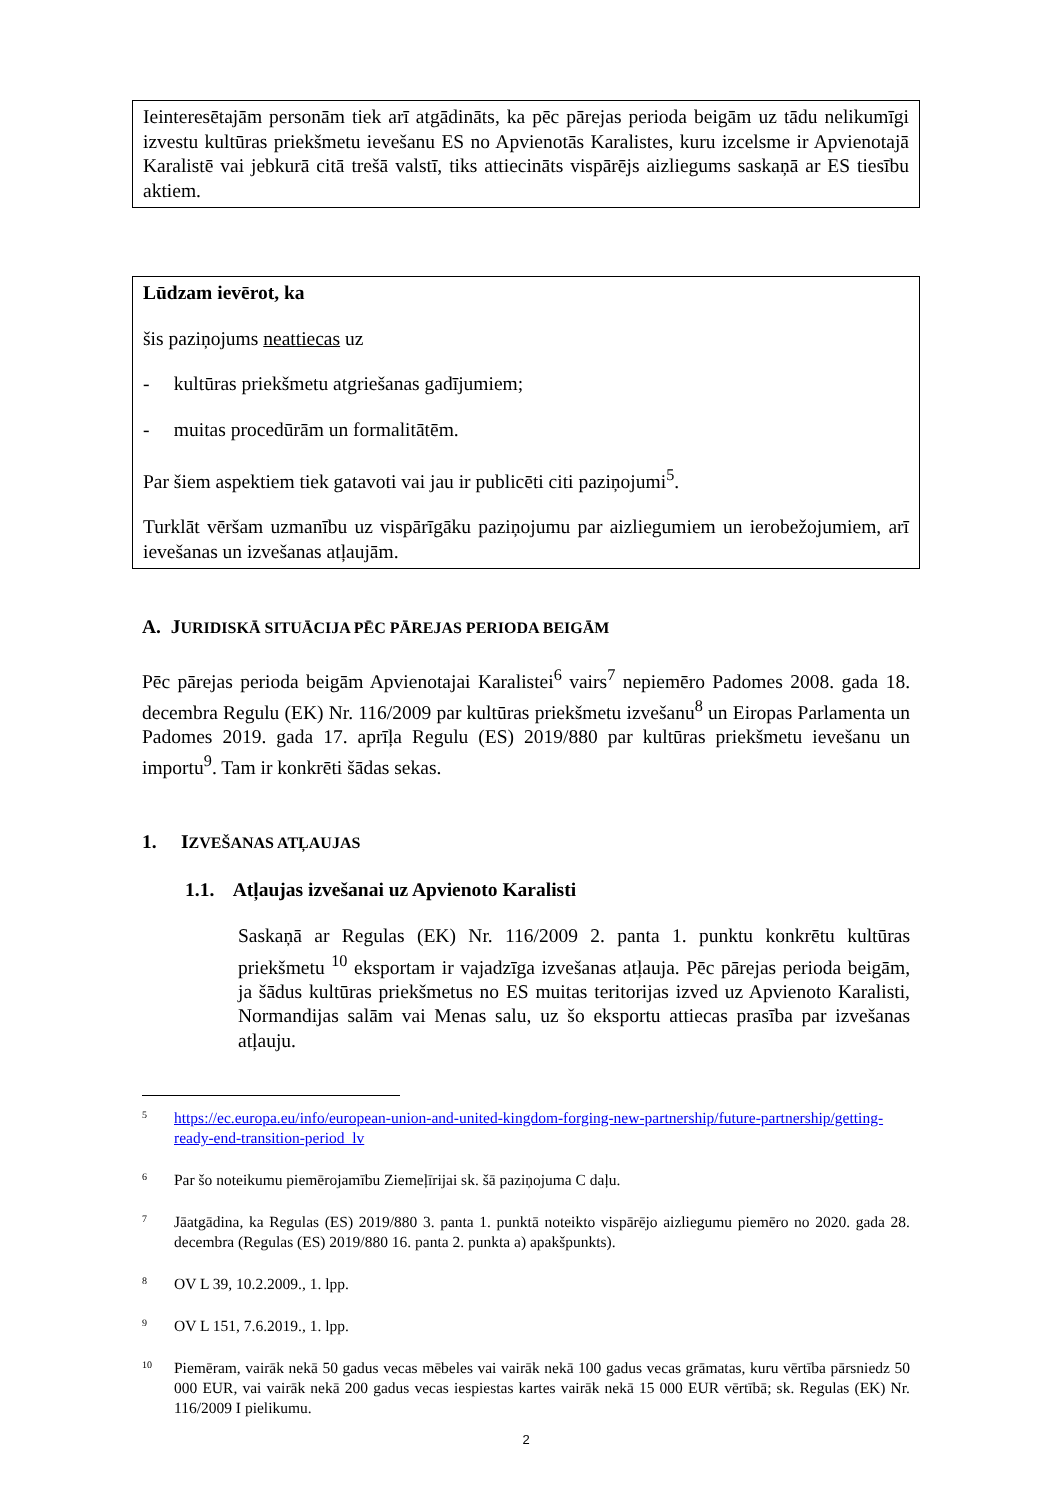Ieinteresētajām personām tiek arī atgādināts, ka pēc pārejas perioda beigām uz tādu nelikumīgi izvestu kultūras priekšmetu ievešanu ES no Apvienotās Karalistes, kuru izcelsme ir Apvienotajā Karalistē vai jebkurā citā trešā valstī, tiks attiecināts vispārējs aizliegums saskaņā ar ES tiesību aktiem.
Lūdzam ievērot, ka
šis paziņojums neattiecas uz
- kultūras priekšmetu atgriešanas gadījumiem;
- muitas procedūrām un formalitātēm.
Par šiem aspektiem tiek gatavoti vai jau ir publicēti citi paziņojumi<sup>5</sup>.
Turklāt vēršam uzmanību uz vispārīgāku paziņojumu par aizliegumiem un ierobežojumiem, arī ievešanas un izvešanas atļaujām.
A. JURIDISKĀ SITUĀCIJA PĒC PĀREJAS PERIODA BEIGĀM
Pēc pārejas perioda beigām Apvienotajai Karalistei<sup>6</sup> vairs<sup>7</sup> nepiemēro Padomes 2008. gada 18. decembra Regulu (EK) Nr. 116/2009 par kultūras priekšmetu izvešanu<sup>8</sup> un Eiropas Parlamenta un Padomes 2019. gada 17. aprīļa Regulu (ES) 2019/880 par kultūras priekšmetu ievešanu un importu<sup>9</sup>. Tam ir konkrēti šādas sekas.
1. IZVEŠANAS ATĻAUJAS
1.1. Atļaujas izvešanai uz Apvienoto Karalisti
Saskaņā ar Regulas (EK) Nr. 116/2009 2. panta 1. punktu konkrētu kultūras priekšmetu <sup>10</sup> eksportam ir vajadzīga izvešanas atļauja. Pēc pārejas perioda beigām, ja šādus kultūras priekšmetus no ES muitas teritorijas izved uz Apvienoto Karalisti, Normandijas salām vai Menas salu, uz šo eksportu attiecas prasība par izvešanas atļauju.
5 https://ec.europa.eu/info/european-union-and-united-kingdom-forging-new-partnership/future-partnership/getting-ready-end-transition-period_lv
6 Par šo noteikumu piemērojamību Ziemeļīrijai sk. šā paziņojuma C daļu.
7 Jāatgādina, ka Regulas (ES) 2019/880 3. panta 1. punktā noteikto vispārējo aizliegumu piemēro no 2020. gada 28. decembra (Regulas (ES) 2019/880 16. panta 2. punkta a) apakšpunkts).
8 OV L 39, 10.2.2009., 1. lpp.
9 OV L 151, 7.6.2019., 1. lpp.
10 Piemēram, vairāk nekā 50 gadus vecas mēbeles vai vairāk nekā 100 gadus vecas grāmatas, kuru vērtība pārsniedz 50 000 EUR, vai vairāk nekā 200 gadus vecas iespiestas kartes vairāk nekā 15 000 EUR vērtībā; sk. Regulas (EK) Nr. 116/2009 I pielikumu.
2